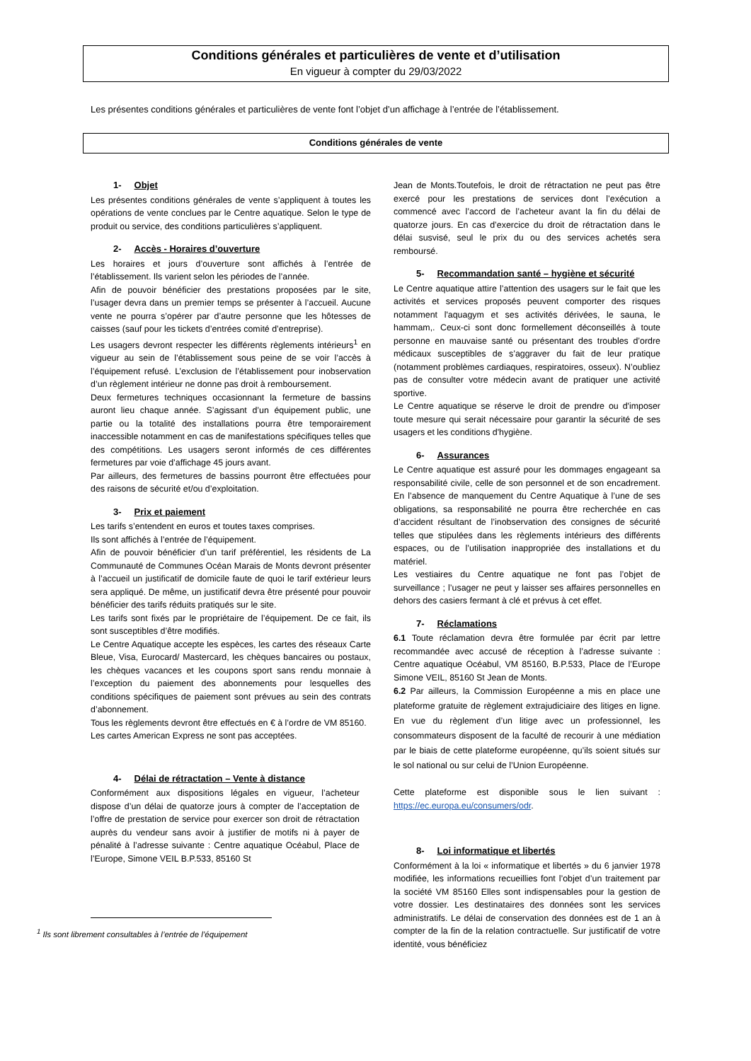Conditions générales et particulières de vente et d’utilisation
En vigueur à compter du 29/03/2022
Les présentes conditions générales et particulières de vente font l’objet d’un affichage à l’entrée de l’établissement.
Conditions générales de vente
1- Objet
Les présentes conditions générales de vente s’appliquent à toutes les opérations de vente conclues par le Centre aquatique. Selon le type de produit ou service, des conditions particulières s’appliquent.
2- Accès - Horaires d’ouverture
Les horaires et jours d’ouverture sont affichés à l’entrée de l’établissement. Ils varient selon les périodes de l’année.
Afin de pouvoir bénéficier des prestations proposées par le site, l’usager devra dans un premier temps se présenter à l’accueil. Aucune vente ne pourra s’opérer par d’autre personne que les hôtesses de caisses (sauf pour les tickets d’entrées comité d’entreprise).
Les usagers devront respecter les différents règlements intérieurs<sup>1</sup> en vigueur au sein de l’établissement sous peine de se voir l’accès à l’équipement refusé. L’exclusion de l’établissement pour inobservation d’un règlement intérieur ne donne pas droit à remboursement.
Deux fermetures techniques occasionnant la fermeture de bassins auront lieu chaque année. S’agissant d’un équipement public, une partie ou la totalité des installations pourra être temporairement inaccessible notamment en cas de manifestations spécifiques telles que des compétitions. Les usagers seront informés de ces différentes fermetures par voie d’affichage 45 jours avant.
Par ailleurs, des fermetures de bassins pourront être effectuées pour des raisons de sécurité et/ou d’exploitation.
3- Prix et paiement
Les tarifs s’entendent en euros et toutes taxes comprises.
Ils sont affichés à l’entrée de l’équipement.
Afin de pouvoir bénéficier d’un tarif préférentiel, les résidents de La Communauté de Communes Océan Marais de Monts devront présenter à l’accueil un justificatif de domicile faute de quoi le tarif extérieur leurs sera appliqué. De même, un justificatif devra être présenté pour pouvoir bénéficier des tarifs réduits pratiqués sur le site.
Les tarifs sont fixés par le propriétaire de l’équipement. De ce fait, ils sont susceptibles d’être modifiés.
Le Centre Aquatique accepte les espèces, les cartes des réseaux Carte Bleue, Visa, Eurocard/ Mastercard, les chèques bancaires ou postaux, les chèques vacances et les coupons sport sans rendu monnaie à l’exception du paiement des abonnements pour lesquelles des conditions spécifiques de paiement sont prévues au sein des contrats d’abonnement.
Tous les règlements devront être effectués en € à l’ordre de VM 85160. Les cartes American Express ne sont pas acceptées.
4- Délai de rétractation – Vente à distance
Conformément aux dispositions légales en vigueur, l’acheteur dispose d’un délai de quatorze jours à compter de l’acceptation de l’offre de prestation de service pour exercer son droit de rétractation auprès du vendeur sans avoir à justifier de motifs ni à payer de pénalité à l’adresse suivante : Centre aquatique Océabul, Place de l’Europe, Simone VEIL B.P.533, 85160 St
<sup>1</sup> Ils sont librement consultables à l’entrée de l’équipement
Jean de Monts.Toutefois, le droit de rétractation ne peut pas être exercé pour les prestations de services dont l’exécution a commencé avec l’accord de l’acheteur avant la fin du délai de quatorze jours. En cas d’exercice du droit de rétractation dans le délai susvisé, seul le prix du ou des services achetés sera remboursé.
5- Recommandation santé – hygiène et sécurité
Le Centre aquatique attire l’attention des usagers sur le fait que les activités et services proposés peuvent comporter des risques notamment l'aquagym et ses activités dérivées, le sauna, le hammam,. Ceux-ci sont donc formellement déconseillés à toute personne en mauvaise santé ou présentant des troubles d’ordre médicaux susceptibles de s’aggraver du fait de leur pratique (notamment problèmes cardiaques, respiratoires, osseux). N’oubliez pas de consulter votre médecin avant de pratiquer une activité sportive.
Le Centre aquatique se réserve le droit de prendre ou d'imposer toute mesure qui serait nécessaire pour garantir la sécurité de ses usagers et les conditions d'hygiène.
6- Assurances
Le Centre aquatique est assuré pour les dommages engageant sa responsabilité civile, celle de son personnel et de son encadrement. En l’absence de manquement du Centre Aquatique à l’une de ses obligations, sa responsabilité ne pourra être recherchée en cas d’accident résultant de l’inobservation des consignes de sécurité telles que stipulées dans les règlements intérieurs des différents espaces, ou de l’utilisation inappropriée des installations et du matériel.
Les vestiaires du Centre aquatique ne font pas l’objet de surveillance ; l’usager ne peut y laisser ses affaires personnelles en dehors des casiers fermant à clé et prévus à cet effet.
7- Réclamations
6.1 Toute réclamation devra être formulée par écrit par lettre recommandée avec accusé de réception à l’adresse suivante : Centre aquatique Océabul, VM 85160, B.P.533, Place de l’Europe Simone VEIL, 85160 St Jean de Monts.
6.2 Par ailleurs, la Commission Européenne a mis en place une plateforme gratuite de règlement extrajudiciaire des litiges en ligne. En vue du règlement d’un litige avec un professionnel, les consommateurs disposent de la faculté de recourir à une médiation par le biais de cette plateforme européenne, qu’ils soient situés sur le sol national ou sur celui de l’Union Européenne.
Cette plateforme est disponible sous le lien suivant : https://ec.europa.eu/consumers/odr.
8- Loi informatique et libertés
Conformément à la loi « informatique et libertés » du 6 janvier 1978 modifiée, les informations recueillies font l’objet d’un traitement par la société VM 85160 Elles sont indispensables pour la gestion de votre dossier. Les destinataires des données sont les services administratifs. Le délai de conservation des données est de 1 an à compter de la fin de la relation contractuelle. Sur justificatif de votre identité, vous bénéficiez